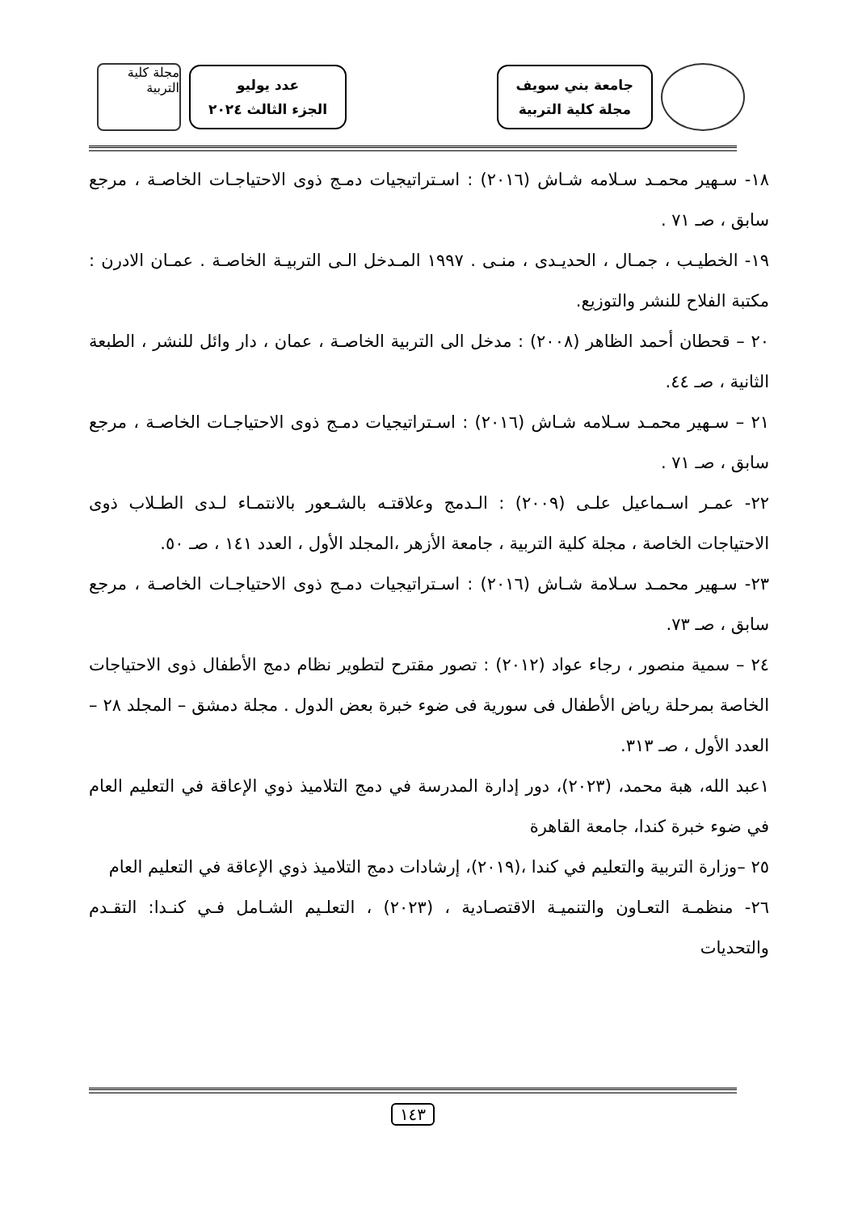جامعة بني سويف
مجلة كلية التربية
عدد يوليو
الجزء الثالث ٢٠٢٤
مجلة كلية التربية
١٨- سـهير محمـد سـلامه شـاش (٢٠١٦) : اسـتراتيجيات دمـج ذوى الاحتياجـات الخاصـة ، مرجع سابق ، صـ ٧١ .
١٩- الخطيـب ، جمـال ، الحديـدى ، منـى . ١٩٩٧ المـدخل الـى التربيـة الخاصـة . عمـان الادرن : مكتبة الفلاح للنشر والتوزيع.
٢٠ – قحطان أحمد الظاهر (٢٠٠٨) : مدخل الى التربية الخاصـة ، عمان ، دار وائل للنشر ، الطبعة الثانية ، صـ ٤٤.
٢١ – سـهير محمـد سـلامه شـاش (٢٠١٦) : اسـتراتيجيات دمـج ذوى الاحتياجـات الخاصـة ، مرجع سابق ، صـ ٧١ .
٢٢- عمـر اسـماعيل علـى (٢٠٠٩) : الـدمج وعلاقتـه بالشـعور بالانتمـاء لـدى الطـلاب ذوى الاحتياجات الخاصة ، مجلة كلية التربية ، جامعة الأزهر ،المجلد الأول ، العدد ١٤١ ، صـ ٥٠.
٢٣- سـهير محمـد سـلامة شـاش (٢٠١٦) : اسـتراتيجيات دمـج ذوى الاحتياجـات الخاصـة ، مرجع سابق ، صـ ٧٣.
٢٤ – سمية منصور ، رجاء عواد (٢٠١٢) : تصور مقترح لتطوير نظام دمج الأطفال ذوى الاحتياجات الخاصة بمرحلة رياض الأطفال فى سورية فى ضوء خبرة بعض الدول . مجلة دمشق – المجلد ٢٨ – العدد الأول ، صـ ٣١٣.
١عبد الله، هبة محمد، (٢٠٢٣)، دور إدارة المدرسة في دمج التلاميذ ذوي الإعاقة في التعليم العام في ضوء خبرة كندا، جامعة القاهرة
٢٥ –وزارة التربية والتعليم في كندا ،(٢٠١٩)، إرشادات دمج التلاميذ ذوي الإعاقة في التعليم العام
٢٦- منظمـة التعـاون والتنميـة الاقتصـادية ، (٢٠٢٣) ، التعلـيم الشـامل فـي كنـدا: التقـدم والتحديات
١٤٣